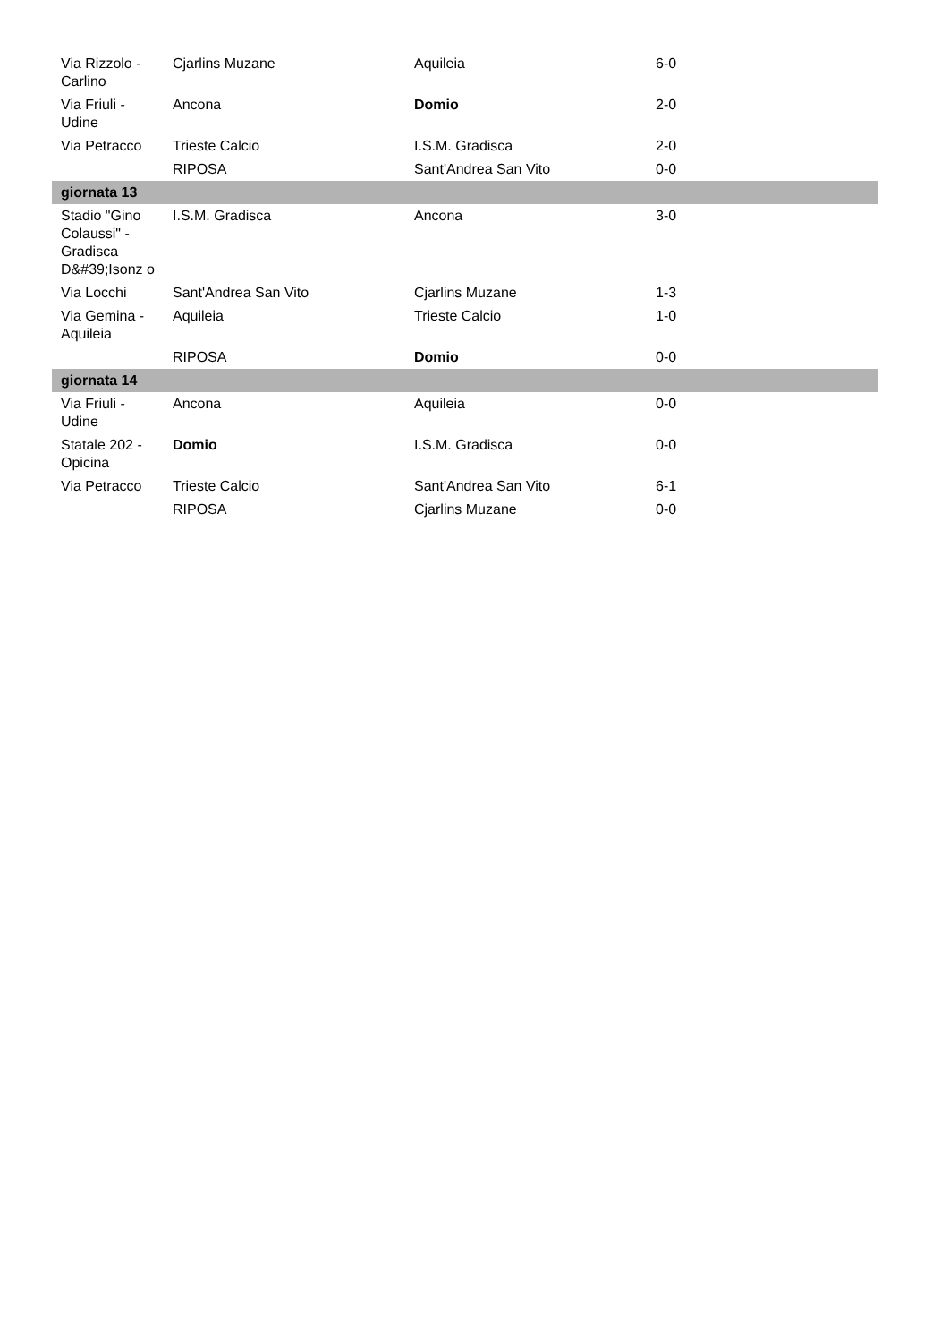| Via Rizzolo - Carlino | Cjarlins Muzane | Aquileia | 6-0 |
| Via Friuli - Udine | Ancona | Domio | 2-0 |
| Via Petracco | Trieste Calcio | I.S.M. Gradisca | 2-0 |
| | RIPOSA | Sant'Andrea San Vito | 0-0 |
| giornata 13 | | | |
| Stadio "Gino Colaussi" - Gradisca D&#39;Isonz o | I.S.M. Gradisca | Ancona | 3-0 |
| Via Locchi | Sant'Andrea San Vito | Cjarlins Muzane | 1-3 |
| Via Gemina - Aquileia | Aquileia | Trieste Calcio | 1-0 |
| | RIPOSA | Domio | 0-0 |
| giornata 14 | | | |
| Via Friuli - Udine | Ancona | Aquileia | 0-0 |
| Statale 202 - Opicina | Domio | I.S.M. Gradisca | 0-0 |
| Via Petracco | Trieste Calcio | Sant'Andrea San Vito | 6-1 |
| | RIPOSA | Cjarlins Muzane | 0-0 |